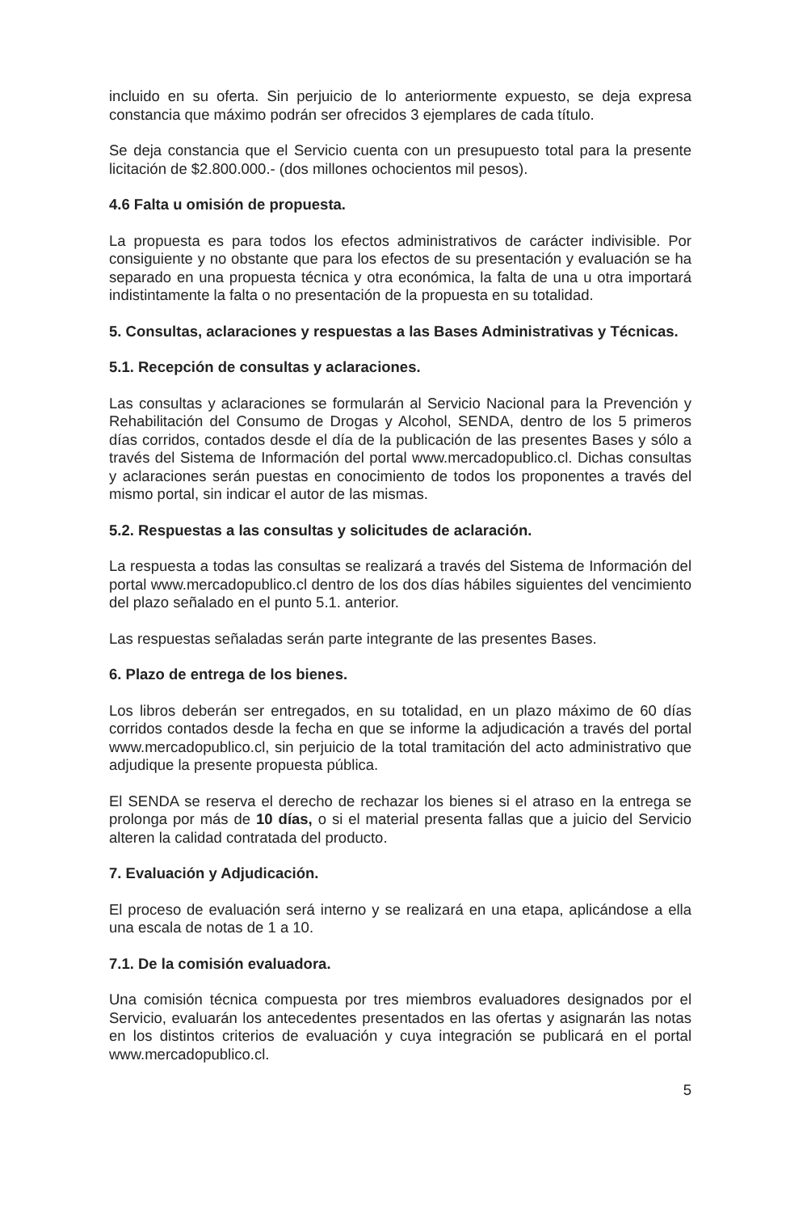incluido en su oferta. Sin perjuicio de lo anteriormente expuesto, se deja expresa constancia que máximo podrán ser ofrecidos 3 ejemplares de cada título.
Se deja constancia que el Servicio cuenta con un presupuesto total para la presente licitación de $2.800.000.- (dos millones ochocientos mil pesos).
4.6 Falta u omisión de propuesta.
La propuesta es para todos los efectos administrativos de carácter indivisible. Por consiguiente y no obstante que para los efectos de su presentación y evaluación se ha separado en una propuesta técnica y otra económica, la falta de una u otra importará indistintamente la falta o no presentación de la propuesta en su totalidad.
5. Consultas, aclaraciones y respuestas a las Bases Administrativas y Técnicas.
5.1. Recepción de consultas y aclaraciones.
Las consultas y aclaraciones se formularán al Servicio Nacional para la Prevención y Rehabilitación del Consumo de Drogas y Alcohol, SENDA, dentro de los 5 primeros días corridos, contados desde el día de la publicación de las presentes Bases y sólo a través del Sistema de Información del portal www.mercadopublico.cl. Dichas consultas y aclaraciones serán puestas en conocimiento de todos los proponentes a través del mismo portal, sin indicar el autor de las mismas.
5.2. Respuestas a las consultas y solicitudes de aclaración.
La respuesta a todas las consultas se realizará a través del Sistema de Información del portal www.mercadopublico.cl dentro de los dos días hábiles siguientes del vencimiento del plazo señalado en el punto 5.1. anterior.
Las respuestas señaladas serán parte integrante de las presentes Bases.
6. Plazo de entrega de los bienes.
Los libros deberán ser entregados, en su totalidad, en un plazo máximo de 60 días corridos contados desde la fecha en que se informe la adjudicación a través del portal www.mercadopublico.cl, sin perjuicio de la total tramitación del acto administrativo que adjudique la presente propuesta pública.
El SENDA se reserva el derecho de rechazar los bienes si el atraso en la entrega se prolonga por más de 10 días, o si el material presenta fallas que a juicio del Servicio alteren la calidad contratada del producto.
7. Evaluación y Adjudicación.
El proceso de evaluación será interno y se realizará en una etapa, aplicándose a ella una escala de notas de 1 a 10.
7.1. De la comisión evaluadora.
Una comisión técnica compuesta por tres miembros evaluadores designados por el Servicio, evaluarán los antecedentes presentados en las ofertas y asignarán las notas en los distintos criterios de evaluación y cuya integración se publicará en el portal www.mercadopublico.cl.
5